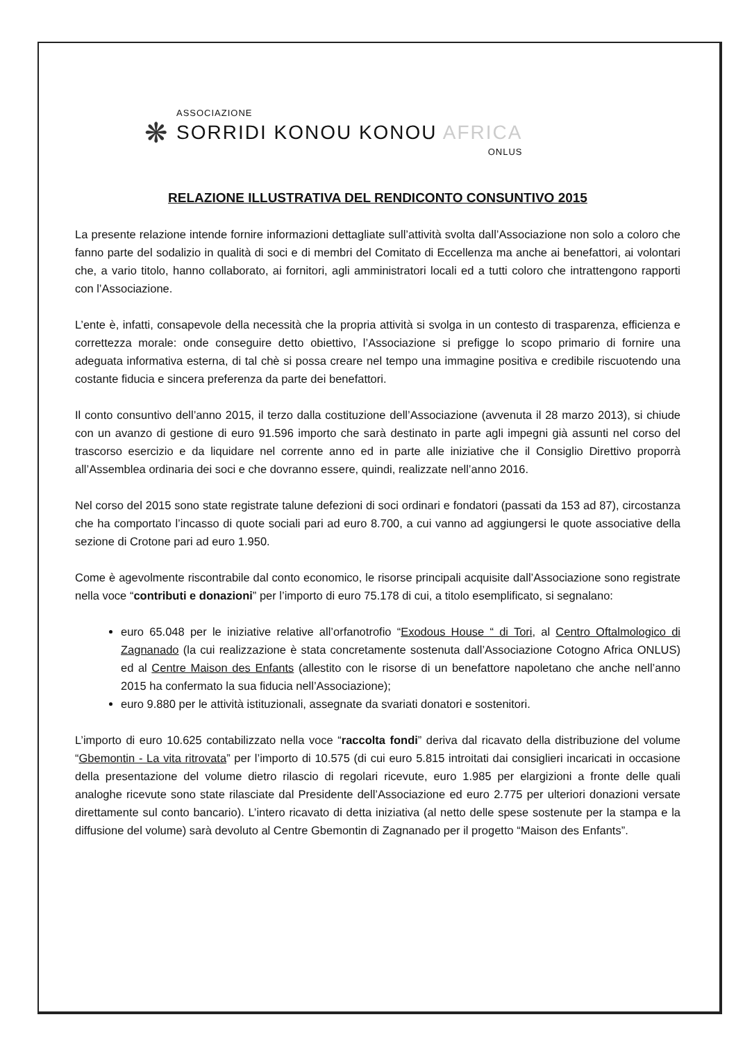❋
ASSOCIAZIONE
SORRIDI KONOU KONOU AFRICA
ONLUS
RELAZIONE ILLUSTRATIVA DEL RENDICONTO CONSUNTIVO 2015
La presente relazione intende fornire informazioni dettagliate sull’attività svolta dall’Associazione non solo a coloro che fanno parte del sodalizio in qualità di soci e di membri del Comitato di Eccellenza ma anche ai benefattori, ai volontari che, a vario titolo, hanno collaborato, ai fornitori, agli amministratori locali ed a tutti coloro che intrattengono rapporti con l’Associazione.
L’ente è, infatti, consapevole della necessità che la propria attività si svolga in un contesto di trasparenza, efficienza e correttezza morale: onde conseguire detto obiettivo, l’Associazione si prefigge lo scopo primario di fornire una adeguata informativa esterna, di tal chè si possa creare nel tempo una immagine positiva e credibile riscuotendo una costante fiducia e sincera preferenza da parte dei benefattori.
Il conto consuntivo dell’anno 2015, il terzo dalla costituzione dell’Associazione (avvenuta il 28 marzo 2013), si chiude con un avanzo di gestione di euro 91.596 importo che sarà destinato in parte agli impegni già assunti nel corso del trascorso esercizio e da liquidare nel corrente anno ed in parte alle iniziative che il Consiglio Direttivo proporrà all’Assemblea ordinaria dei soci e che dovranno essere, quindi, realizzate nell’anno 2016.
Nel corso del 2015 sono state registrate talune defezioni di soci ordinari e fondatori (passati da 153 ad 87), circostanza che ha comportato l’incasso di quote sociali pari ad euro 8.700, a cui vanno ad aggiungersi le quote associative della sezione di Crotone pari ad euro 1.950.
Come è agevolmente riscontrabile dal conto economico, le risorse principali acquisite dall’Associazione sono registrate nella voce “contributi e donazioni” per l’importo di euro 75.178 di cui, a titolo esemplificato, si segnalano:
euro 65.048 per le iniziative relative all’orfanotrofio “Exodous House “ di Tori, al Centro Oftalmologico di Zagnanado (la cui realizzazione è stata concretamente sostenuta dall’Associazione Cotogno Africa ONLUS) ed al Centre Maison des Enfants (allestito con le risorse di un benefattore napoletano che anche nell’anno 2015 ha confermato la sua fiducia nell’Associazione);
euro 9.880 per le attività istituzionali, assegnate da svariati donatori e sostenitori.
L’importo di euro 10.625 contabilizzato nella voce “raccolta fondi” deriva dal ricavato della distribuzione del volume “Gbemontin - La vita ritrovata” per l’importo di 10.575 (di cui euro 5.815 introitati dai consiglieri incaricati in occasione della presentazione del volume dietro rilascio di regolari ricevute, euro 1.985 per elargizioni a fronte delle quali analoghe ricevute sono state rilasciate dal Presidente dell’Associazione ed euro 2.775 per ulteriori donazioni versate direttamente sul conto bancario). L’intero ricavato di detta iniziativa (al netto delle spese sostenute per la stampa e la diffusione del volume) sarà devoluto al Centre Gbemontin di Zagnanado per il progetto “Maison des Enfants”.